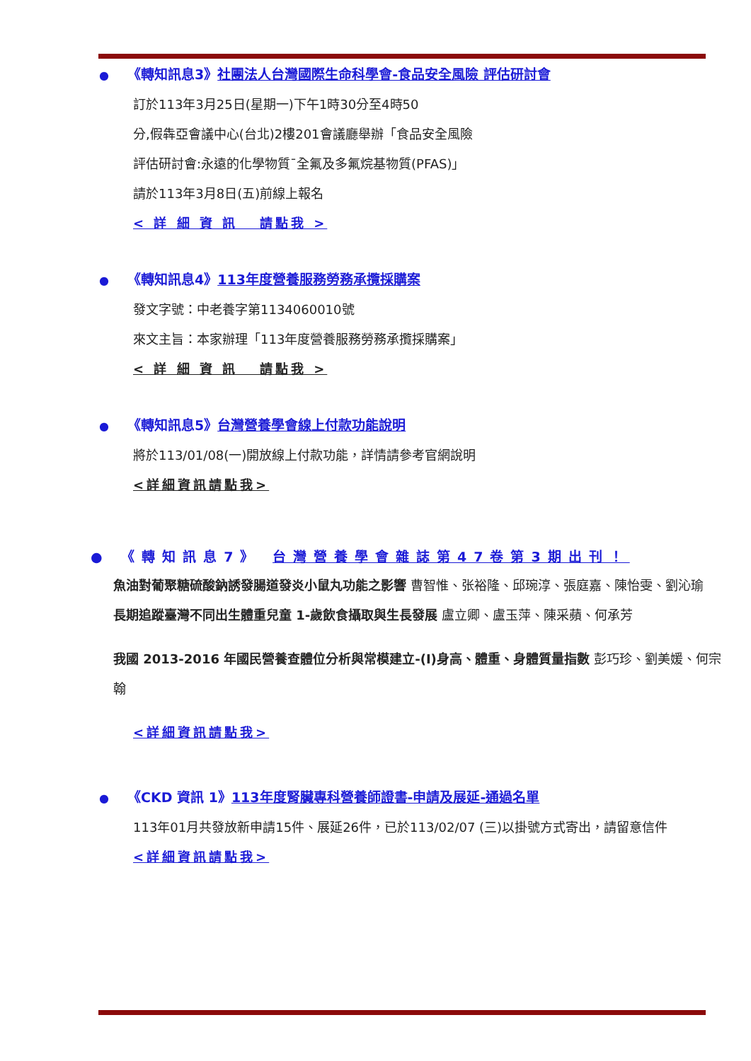● 《轉知訊息3》社團法人台灣國際生命科學會-食品安全風險 評估研討會
訂於113年3月25日(星期一)下午1時30分至4時50
分,假犇亞會議中心(台北)2樓201會議廳舉辦「食品安全風險
評估研討會:永遠的化學物質¯全氟及多氟烷基物質(PFAS)」
請於113年3月8日(五)前線上報名
< 詳 細 資 訊 請點我 >
● 《轉知訊息4》113年度營養服務勞務承攬採購案
發文字號：中老養字第1134060010號
來文主旨：本家辦理「113年度營養服務勞務承攬採購案」
< 詳 細 資 訊 請點我 >
● 《轉知訊息5》台灣營養學會線上付款功能說明
將於113/01/08(一)開放線上付款功能，詳情請參考官網說明
<詳細資訊請點我>
● 《轉知訊息7》 台灣營養學會雜誌第47卷第3期出刊！
魚油對葡聚糖硫酸鈉誘發腸道發炎小鼠丸功能之影響 曹智惟、张裕隆、邱琬淳、張庭嘉、陳怡雯、劉沁瑜
長期追蹤臺灣不同出生體重兒童 1-歲飲食攝取與生長發展 盧立卿、盧玉萍、陳采蘋、何承芳
我國 2013-2016 年國民營養查體位分析與常模建立-(I)身高、體重、身體質量指數 彭巧珍、劉美媛、何宗翰
<詳細資訊請點我>
● 《CKD 資訊 1》113年度腎臟專科營養師證書-申請及展延-通過名單
113年01月共發放新申請15件、展延26件，已於113/02/07 (三)以掛號方式寄出，請留意信件
<詳細資訊請點我>